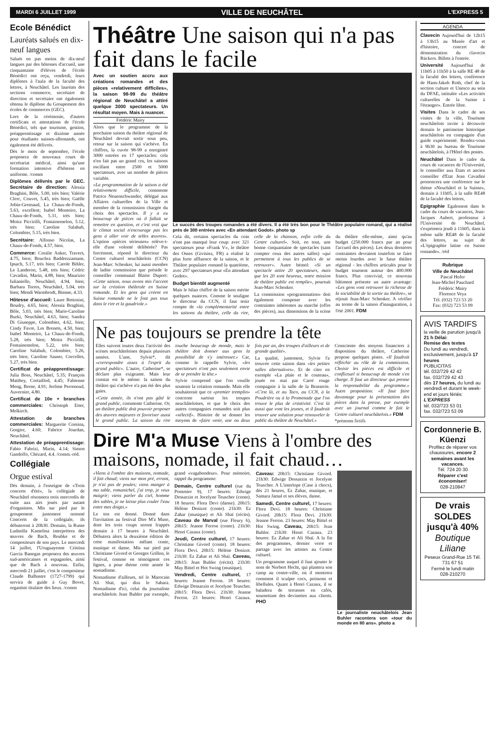MARDI 6 JUILLET 1999 VILLE DE NEUCHÂTEL L'EXPRESS 5
Ecole Bénédict
Lauréats salués en dix-neuf langues
Salués en pas moins de dix-neuf langues par des hôtesses d'accueil, une cinquantaine d'élèves de l'école Bénédict ont reçu, vendredi, leurs diplômes à l'aula de la faculté des lettres, à Neuchâtel. Les lauréats des sections commerce, secrétaire de direction et secrétaire ont également obtenu le diplôme du Groupement des écoles de commerces (GEC).
Lors de la cérémonie, d'autres certificats et attestations de l'école Bénédict, tels que tourisme, gestion, préapprentissage et dixième année pour étudiants suisses-allemands, ont également été délivrés.
Dès le mois de septembre, l'école proposera de nouveaux cours de secrétariat médical, ainsi qu'une formation intensive d'hôtesse en uniforme. /comm
Diplômes délivrés par le GEC. Secrétaire de direction: Alessia Braghini, Bôle, 5.00, très bien; Valérie Clerc, Couvet, 5.45, très bien; Gaëlle Jobin-Gremaud, La Chaux-de-Fonds, 5.63, excellent; Isabel Monteiro, La Chaux-de-Fonds, 5.31, très bien; Moira Piccirilli, Fontainemelon, 5.12, très bien; Caroline Salahub, Colombier, 5.15, très bien.
Secrétaire: Alfonso Nicolas, La Chaux-de-Fonds, 4.57, bien.
Commerce: Coralie Anker, Travers, 4.75, bien; Bouchra Baddrezzamane, Ipsach, 5.17, très bien; Carole Bihler, Le Landeron, 5.48, très bien; Cédric Cavadini, Marin, 4.88, bien; Maurizio Iulianiello, Neuchâtel, 4.94, bien; Barbara Torres, Neuchâtel, 5.04, très bien; Mendi Warmbrodt, Bienne, 4.33.
Hôtesse d'accueil: Laure Bettosini, Boudry, 4.65, bien; Alessia Braghini, Bôle, 5.03, très bien; Marie-Caroline Burki, Neuchâtel, 4.63, bien; Sandra Di Giuseppe, Colombier, 4.62, bien; Cindy Favre, Les Brenets, 4.50, bien; Isabel Monteiro, La Chaux-de-Fonds, 5.28, très bien; Moira Piccirilli, Fontainemelon, 5.22, très bien; Caroline Salahub, Colombier, 5.26, très bien; Caroline Sauser, Corcelles, 5.27, très bien.
Certificat de préapprentissage: Julia Boss, Neuchâtel, 5.35; François Matthey, Cortaillod, 4.45; Fabienne Meng, Berne, 4.91; Jerôme Perrenoud, Auvernier, 4.80.
Certificat de 10e + branches commerciales: Christoph Etter, Melkirch.
Attestation de branches commerciales: Marguerite Comina, Gorgier, 4.60; Fabrice Jourdan, Neuchâtel.
Attestation de préapprentissage: Fabio Fabrizi, Marin, 4.14; Simon Gandolfo, Chézard, 4.4. /comm.-réd.
Collégiale
Orgue estival
Dès demain, à l'enseigne de «Trois concerts d'été», la collégiale de Neuchâtel résonnera trois mercredis de suite aux airs joués par autant d'organistes. Mis sur pied par le groupement justement nommé Concerts de la collégiale, ils débuteront à 20h30. Demain, la Russe Ludmilla Kamelina interprétera des œuvres de Bach, Reubke et de compositeurs de son pays. Le mercredi 14 juillet, l'Uruguayenne Cristina Garcia Banegas proposera des œuvres sud-américaines et espagnoles, ainsi que de Bach à nouveau. Enfin, mercredi 21 juillet, c'est le compositeur Claude Balbastre (1727-1799) qui servira de guide à Guy Bovet, organiste titulaire des lieux. /comm
Théâtre Une saison qui n'a pas fait dans le facile
Avec un soutien accru aux créations romandes et des pièces «relativement difficiles», la saison 98-99 du théâtre régional de Neuchâtel a attiré quelque 3000 spectateurs. Un résultat moyen. Mais à nuancer.
Frédéric Mairy
Alors que le programme de la prochaine saison du théâtre régional de Neuchâtel devrait sortir sous peu, retour sur la saison qui s'achève. En chiffres, la cuvée 98-99 a enregistré 3000 entrées en 17 spectacles: cela n'en fait pas un grand cru, les saisons oscillant entre 2500 et 5000 spectateurs, avec un nombre de pièces variable.
«La programmation de la saison a été relativement difficile, commente Patrice Neuenschwander, délégué aux Affaires culturelles de la Ville et membre de la commission chargée du choix des spectacles. Il y a eu beaucoup de pièces où il fallait se remettre en question, et c'est vrai que le climat social n'encourage pas les gens à aller voir de telles œuvres». L'option «pièces sérieuses» relève-t-elle d'une volonté délibérée? Pas forcément, répond le directeur du Centre culturel neuchâtelois (CCN) Jean-Marc Schenker, lui aussi membre de ladite commission que préside le conseiller communal Blaise Duport: «Cette saison, nous avons mis l'accent sur la création théâtrale en Suisse romande. Et les gens qui créent en Suisse romande ne le font pas tous dans le rire et la gaudriole.»
Le succès des troupes romandes a été divers. Il a été très bon pour le Théâtre populaire romand, qui a réalisé près de 300 entrées avec «En attendant Godot». photo sp
Cela dit, certains spectacles du coin n'ont pas manqué leur coup: avec 321 spectateurs pour «Frank V», le théâtre des Osses (Givisiez, FR) a réalisé la plus forte affluence de la saison, et le Théâtre populaire romand la quatrième, avec 297 spectateurs pour «En attendant Godot».
Budget bientôt augmenté
Mais le bilan chiffré de la saison mérite quelques nuances. Comme le souligne le directeur du CCN, il faut tenir compte de «la complémentarité entre les saisons du théâtre, celle du rire, celle de la chanson, enfin celle du Centre culturel». Soit, en tout, une bonne cinquantaine de spectacles (sans compter ceux des autres salles) «qui permettent à tous les publics de se retrouver». Autre bémol: «Si un spectacle attire 20 spectateurs, mais que les 20 sont heureux, notre mission de théâtre public est remplie», poursuit Jean-Marc Schenker.
La commission «programmation» doit également composer avec les contraintes inhérentes au marché (offre des pièces), aux dimensions de la scène du théâtre elle-même, ainsi qu'au budget (250.000 francs par an pour l'accueil des pièces). Les deux dernières contraintes devraient toutefois se faire moins lourdes avec le futur théâtre régional - les chiffres articulés pour le budget tournent autour des 400.000 francs. Plus convivial, ce nouveau bâtiment présente un autre avantage: «Les gens vont retrouver la richesse de la sociabilité de la sortie au théâtre», se réjouit Jean-Marc Schenker. A vérifier au terme de la saison d'inauguration, à l'été 2001. FDM
Ne pas toujours se prendre la tête
Elles suivent toutes deux l'activité des scènes neuchâteloises depuis plusieurs années. L'une, Sylvie*, dit «correspondre assez à l'esprit du grand public». L'autre, Catherine*, se déclare plus exigeante. Mais leur constat est le même: la saison du théâtre qui s'achève n'a pas été des plus gaies.
«Cette année, ils n'ont pas gâté le grand public, commente Catherine. Or, un théâtre public doit pouvoir proposer des œuvres majeures et favoriser aussi le grand public. La saison du rire touche beaucoup de monde, mais le théâtre doit donner aux gens la possibilité de s'y intéresser.» Car, comme le rappelle Sylvie, «les spectateurs n'ont pas seulement envie de se prendre la tête.»
Sylvie comprend que l'on veuille soutenir la création romande. Mais elle souhaiterait que ce «premier tremplin» concerne surtout les troupes neuchâteloises, et que le choix des autres compagnies romandes soit plus «sélectif». Histoire de se donner les moyens de «faire venir, une ou deux fois par an, des troupes d'ailleurs et de grande qualité».
La qualité, justement, Sylvie l'a trouvée cette saison dans «les petites salles alternatives». Et de citer en exemple «La plaie et le couteau», jouée en mai par Carré rouge compagnie à la salle de la Brasserie. «C'est là, et au Taco, au CCN, à la Poudrière ou à la Promenade que l'on trouve le plus de créativité. C'est là aussi que vont les jeunes, et il faudrait trouver une solution pour renouveler le public du théâtre de Neuchâtel.»
Consciente des moyens financiers à disposition du théâtre, Catherine propose quelques pistes. «Il faudrait réfléchir au rôle de la commission. Choisir les pièces est difficile et conflictuel si beaucoup de monde s'en charge. Il faut un directeur qui prenne la responsabilité du programme.» Autre proposition: «Il faut faire davantage pour la présentation des pièces dans la presse, par exemple avec un journal comme le fait le Centre culturel neuchâtelois.» FDM
*prénoms fictifs
Dire M'a Muse Viens à l'ombre des maisons, nomade, il fait chaud…
«Viens à l'ombre des maisons, nomade, il fait chaud; viens sur mon pré, errant, je n'ai pas de poules; viens manger à ma table, romanichel, j'ai trop, je veux maigrir; viens parler du ciel, homme des sables, je ne laisse plus couler l'eau entre mes doigts.»
Le ton est donné. Donné dans l'invitation au festival Dire M'a Muse, dont les trois coups seront frappés demain à 17 heures à Neuchâtel. Débutera alors la deuxième édition de cette manifestation mêlant conte, musique et danse. Mis sur pied par Christiane Givord et Georges Grillon, le festival, comme en témoignent ces lignes, a pour thème cette année le nomadisme.
Nomadisme d'ailleurs, tel le Marocain Ali Sbaï, qui dira le Sahara. Nomadisme d'ici, celui du journaliste neuchâtelois Jean Buhler par exemple, grand «vagabondeur». Pour mémoire, rappel du programme:
Demain, Centre culturel (rue du Pommier 9), 17 heures: Edwige Dessarzin et Jocelyne Teuscher (conte). 18 heures: Flora Devi (danse). 20h15: Hélène Denizot (conte). 21h30: Ez Zahar (musique) et Ali Sbaï (récits). Caveau de Marval (rue Fleury 6), 20h15: Jeanne Ferron (conte). 21h30: Henri Cazaux (conte).
Jeudi, Centre culturel, 17 heures: Christiane Givord (conte). 18 heures: Flora Devi. 20h15: Hélène Denizot. 21h30: Ez Zahar et Ali Sbaï. Caveau, 20h15: Jean Buhler (récits). 21h30: May Bittel et Hot Swing (musique).
Vendredi, Centre culturel, 17 heures: Jeanne Ferron. 18 heures: Edwige Dessarzin et Jocelyne Teuscher. 20h15: Flora Devi. 21h30: Jeanne Ferron. 23 heures: Henri Cazaux. Caveau: 20h15: Christiane Givord. 21h30: Edwige Dessarzin et Jocelyne Teuscher. A L'interlope (Case à chocs), dès 21 heures, Ez Zahar, musique, et Samara Jamal et ses élèves, danse.
Samedi, Centre culturel, 17 heures: Flora Devi. 18 heures: Christiane Givord. 20h15: Flora Devi. 21h30: Jeanne Ferron. 23 heures: May Bittel et Hot Swing. Caveau, 20h15: Jean Buhler. 21h30: Henri Cazaux. 23 heures: Ez Zahar et Ali Sbaï. A la fin des programmes, dernier verre et partage avec les artistes au Centre culturel.
Un programme auquel il faut ajouter le nom de Norbert Hecht, qui plantera son camp au centre-ville, où il montrera comment il sculpte cocs, poissons et libellules. Quant à Henri Cazaux, il se baladera de terrasses en cafés, soumettant des devinettes aux clients. PHO
Le journaliste neuchâtelois Jean Buhler racontera son «tour du monde en 80 ans». photo a
AGENDA
Clavecin Aujourd'hui de 12h15 à 13h15 au Musée d'art et d'histoire, concert de démonstration du clavecin Rückers. Billets à l'entrée.
Université Aujourd'hui de 11h05 à 11h50 à la salle RE 48 de la faculté des lettres, conférence de Hans-Jakob Roth, chef de la section culture et Unesco au sein du DFAE, intitulée «Les activités culturelles de la Suisse à l'étranger». Entrée libre.
Visites Dans le cadre de ses visites de la ville, Tourisme neuchâtelois invite à découvrir demain le patrimoine historique neuchâtelois en compagnie d'un guide expérimenté. Rendez-vous à 9h30 au bureau de Tourisme neuchâtelois, à l'Hôtel des postes.
Neuchâtel Dans le cadre du cours de vacances de l'Université, le conseiller aux Etats et ancien conseiller d'Etat Jean Cavadini prononcera une conférence sur le thème «Neuchâtel et la Suisse», demain à 11h05, à la salle RE48 de la faculté des lettres,
Epigraphie Egalement dans le cadre du cours de vacances, Jean-Jacques Aubert, professeur à l'Université de Neuchâtel, s'exprimera jeudi à 11h05, dans la même salle RE48 de la faculté des lettres, au sujet de «L'épigraphie latine en Suisse romande». /réd
Rubrique
Ville de Neuchâtel
Pascal Hofer
Jean-Michel Pauchard
Frédéric Mairy
Florence Veya
Tél. (032) 723 53 20
Fax: (032) 723 53 09
AVIS TARDIFS
la veille de parution jusqu'à 21 h Délai:
Remise des textes
Du lundi au vendredi, exclusivement, jusqu'à 17 heures
PUBLICITAS
tél. 032/729 42 42
fax. 032/729 42 43
dès 17 heures, du lundi au vendredi et durant le week-end et jours fériés:
L'EXPRESS
tél. 032/723 53 01
fax. 032/723 53 09
Cordonnerie B. Küenzi
Profitez de réparer vos chaussures, encore 2 semaines avant les vacances.
Tél. 724 20 30
Réparer c'est économiser!
028-210847
De vrais SOLDES jusqu'à 40%
Boutique Liliane
Peseux Grand-Rue 15 Tél. 731 67 51
Fermé le lundi matin
028-210270